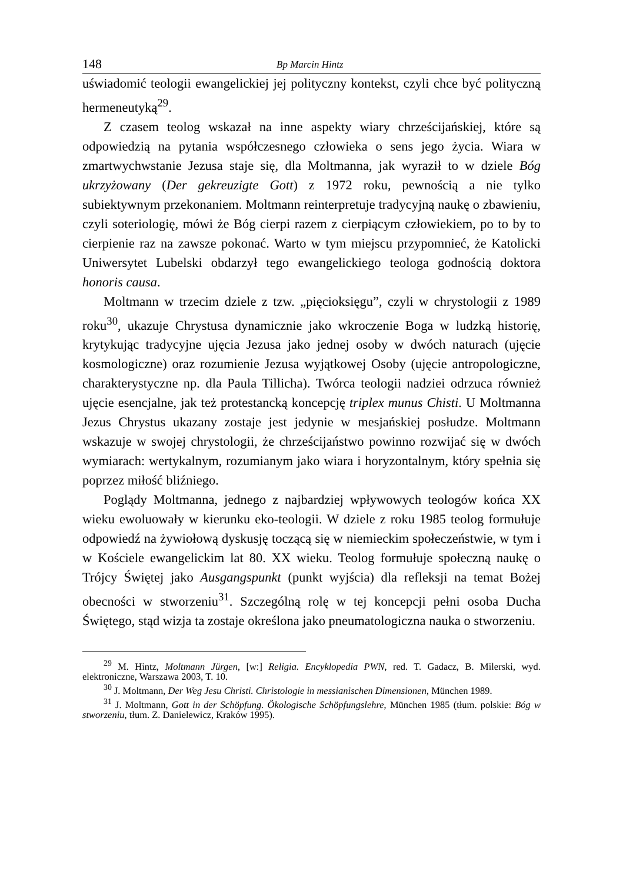148 Bp Marcin Hintz
uświadomić teologii ewangelickiej jej polityczny kontekst, czyli chce być polityczną hermeneutyką<sup>29</sup>.
Z czasem teolog wskazał na inne aspekty wiary chrześcijańskiej, które są odpowiedzią na pytania współczesnego człowieka o sens jego życia. Wiara w zmartwychwstanie Jezusa staje się, dla Moltmanna, jak wyraził to w dziele Bóg ukrzyżowany (Der gekreuzigte Gott) z 1972 roku, pewnością a nie tylko subiektywnym przekonaniem. Moltmann reinterpretuje tradycyjną naukę o zbawieniu, czyli soteriologię, mówi że Bóg cierpi razem z cierpiącym człowiekiem, po to by to cierpienie raz na zawsze pokonać. Warto w tym miejscu przypomnieć, że Katolicki Uniwersytet Lubelski obdarzył tego ewangelickiego teologa godnością doktora honoris causa.
Moltmann w trzecim dziele z tzw. „pięcioksięgu”, czyli w chrystologii z 1989 roku<sup>30</sup>, ukazuje Chrystusa dynamicznie jako wkroczenie Boga w ludzką historię, krytykując tradycyjne ujęcia Jezusa jako jednej osoby w dwóch naturach (ujęcie kosmologiczne) oraz rozumienie Jezusa wyjątkowej Osoby (ujęcie antropologiczne, charakterystyczne np. dla Paula Tillicha). Twórca teologii nadziei odrzuca również ujęcie esencjalne, jak też protestancką koncepcję triplex munus Chisti. U Moltmanna Jezus Chrystus ukazany zostaje jest jedynie w mesjańskiej posłudze. Moltmann wskazuje w swojej chrystologii, że chrześcijaństwo powinno rozwijać się w dwóch wymiarach: wertykalnym, rozumianym jako wiara i horyzontalnym, który spełnia się poprzez miłość bliźniego.
Poglądy Moltmanna, jednego z najbardziej wpływowych teologów końca XX wieku ewoluowały w kierunku eko-teologii. W dziele z roku 1985 teolog formułuje odpowiedź na żywiołową dyskusję toczącą się w niemieckim społeczeństwie, w tym i w Kościele ewangelickim lat 80. XX wieku. Teolog formułuje społeczną naukę o Trójcy Świętej jako Ausgangspunkt (punkt wyjścia) dla refleksji na temat Bożej obecności w stworzeniu<sup>31</sup>. Szczególną rolę w tej koncepcji pełni osoba Ducha Świętego, stąd wizja ta zostaje określona jako pneumatologiczna nauka o stworzeniu.
<sup>29</sup> M. Hintz, Moltmann Jürgen, [w:] Religia. Encyklopedia PWN, red. T. Gadacz, B. Milerski, wyd. elektroniczne, Warszawa 2003, T. 10.
<sup>30</sup> J. Moltmann, Der Weg Jesu Christi. Christologie in messianischen Dimensionen, München 1989.
<sup>31</sup> J. Moltmann, Gott in der Schöpfung. Ökologische Schöpfungslehre, München 1985 (tłum. polskie: Bóg w stworzeniu, tłum. Z. Danielewicz, Kraków 1995).